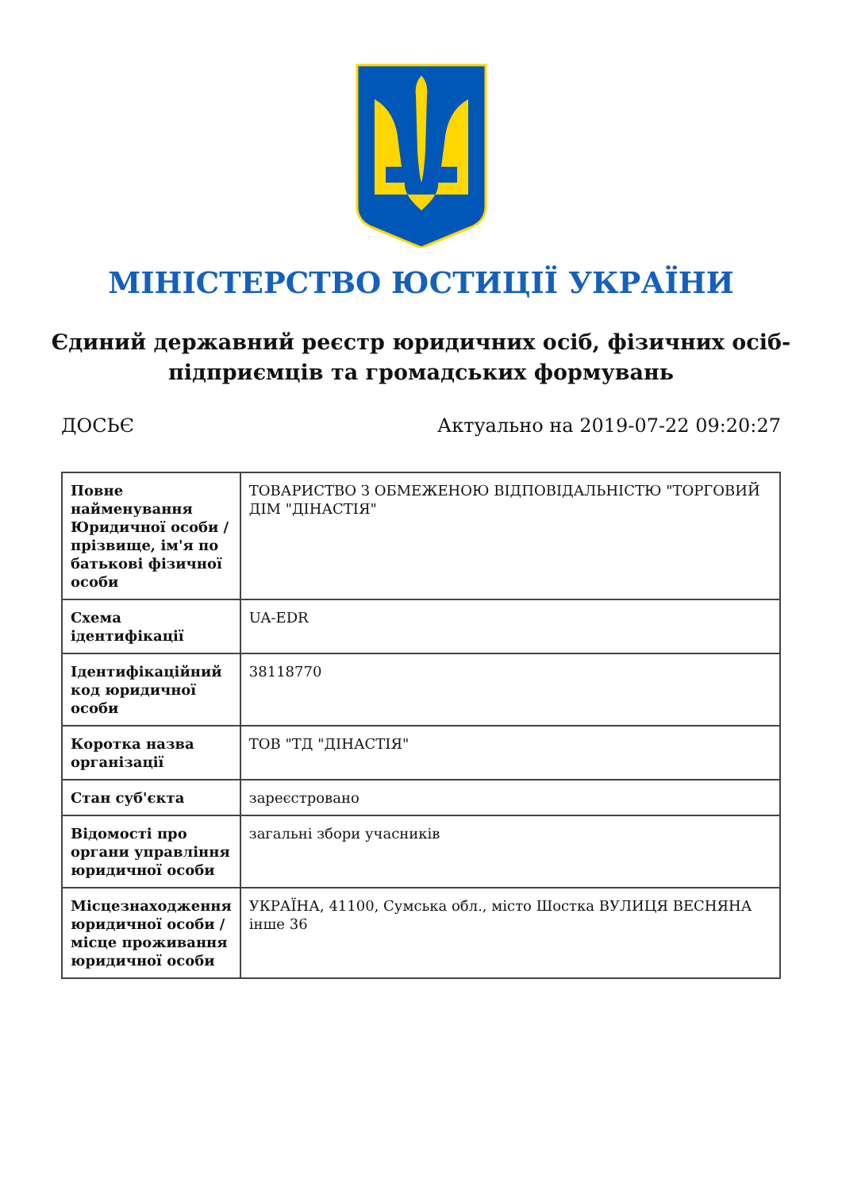МІНІСТЕРСТВО ЮСТИЦІЇ УКРАЇНИ
Єдиний державний реєстр юридичних осіб, фізичних осіб-підприємців та громадських формувань
ДОСЬЄ Актуально на 2019-07-22 09:20:27
| Повне найменування Юридичної особи / прізвище, ім'я по батькові фізичної особи | ТОВАРИСТВО З ОБМЕЖЕНОЮ ВІДПОВІДАЛЬНІСТЮ "ТОРГОВИЙ ДІМ "ДІНАСТІЯ" |
| Схема ідентифікації | UA-EDR |
| Ідентифікаційний код юридичної особи | 38118770 |
| Коротка назва організації | ТОВ "ТД "ДІНАСТІЯ" |
| Стан суб'єкта | зареєстровано |
| Відомості про органи управління юридичної особи | загальні збори учасників |
| Місцезнаходження юридичної особи / місце проживання юридичної особи | УКРАЇНА, 41100, Сумська обл., місто Шостка ВУЛИЦЯ ВЕСНЯНА інше 36 |